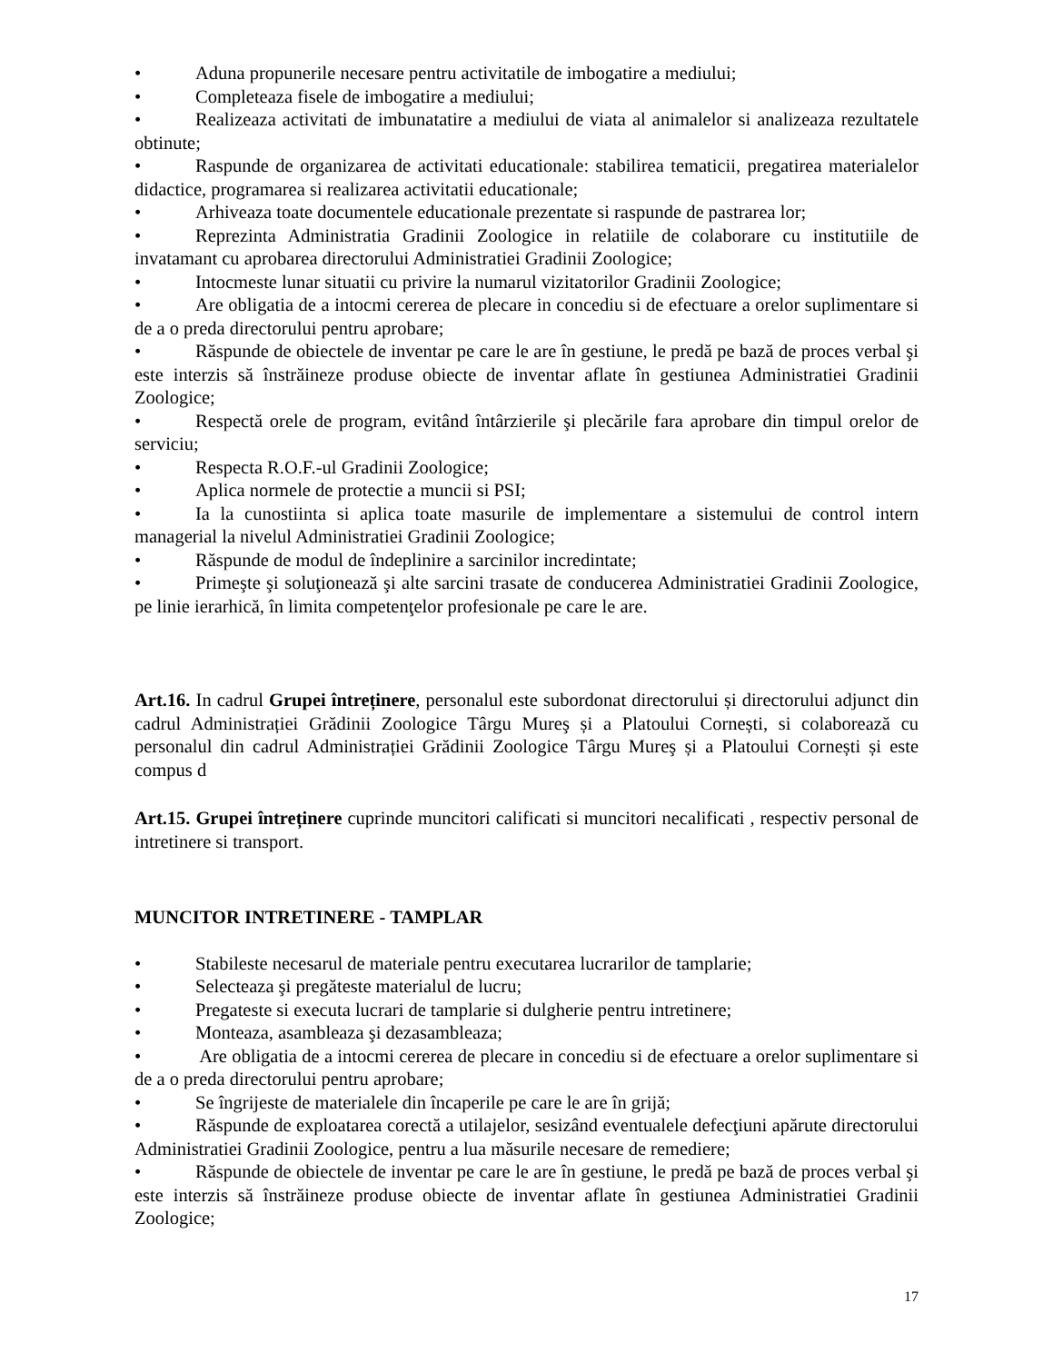• Aduna propunerile necesare pentru activitatile de imbogatire a mediului;
• Completeaza fisele de imbogatire a mediului;
• Realizeaza activitati de imbunatatire a mediului de viata al animalelor si analizeaza rezultatele obtinute;
• Raspunde de organizarea de activitati educationale: stabilirea tematicii, pregatirea materialelor didactice, programarea si realizarea activitatii educationale;
• Arhiveaza toate documentele educationale prezentate si raspunde de pastrarea lor;
• Reprezinta Administratia Gradinii Zoologice in relatiile de colaborare cu institutiile de invatamant cu aprobarea directorului Administratiei Gradinii Zoologice;
• Intocmeste lunar situatii cu privire la numarul vizitatorilor Gradinii Zoologice;
• Are obligatia de a intocmi cererea de plecare in concediu si de efectuare a orelor suplimentare si de a o preda directorului pentru aprobare;
• Răspunde de obiectele de inventar pe care le are în gestiune, le predă pe bază de proces verbal şi este interzis să înstrăineze produse obiecte de inventar aflate în gestiunea Administratiei Gradinii Zoologice;
• Respectă orele de program, evitând întârzierile şi plecările fara aprobare din timpul orelor de serviciu;
• Respecta R.O.F.-ul Gradinii Zoologice;
• Aplica normele de protectie a muncii si PSI;
• Ia la cunostiinta si aplica toate masurile de implementare a sistemului de control intern managerial la nivelul Administratiei Gradinii Zoologice;
• Răspunde de modul de îndeplinire a sarcinilor incredintate;
• Primeşte şi soluţionează şi alte sarcini trasate de conducerea Administratiei Gradinii Zoologice, pe linie ierarhică, în limita competenţelor profesionale pe care le are.
Art.16. In cadrul Grupei întreținere, personalul este subordonat directorului și directorului adjunct din cadrul Administrației Grădinii Zoologice Târgu Mureş și a Platoului Cornești, si colaborează cu personalul din cadrul Administrației Grădinii Zoologice Târgu Mureş și a Platoului Cornești și este compus d
Art.15. Grupei întreținere cuprinde muncitori calificati si muncitori necalificati , respectiv personal de intretinere si transport.
MUNCITOR INTRETINERE - TAMPLAR
• Stabileste necesarul de materiale pentru executarea lucrarilor de tamplarie;
• Selecteaza şi pregăteste materialul de lucru;
• Pregateste si executa lucrari de tamplarie si dulgherie pentru intretinere;
• Monteaza, asambleaza şi dezasambleaza;
• Are obligatia de a intocmi cererea de plecare in concediu si de efectuare a orelor suplimentare si de a o preda directorului pentru aprobare;
• Se îngrijeste de materialele din încaperile pe care le are în grijă;
• Răspunde de exploatarea corectă a utilajelor, sesizând eventualele defecţiuni apărute directorului Administratiei Gradinii Zoologice, pentru a lua măsurile necesare de remediere;
• Răspunde de obiectele de inventar pe care le are în gestiune, le predă pe bază de proces verbal şi este interzis să înstrăineze produse obiecte de inventar aflate în gestiunea Administratiei Gradinii Zoologice;
17